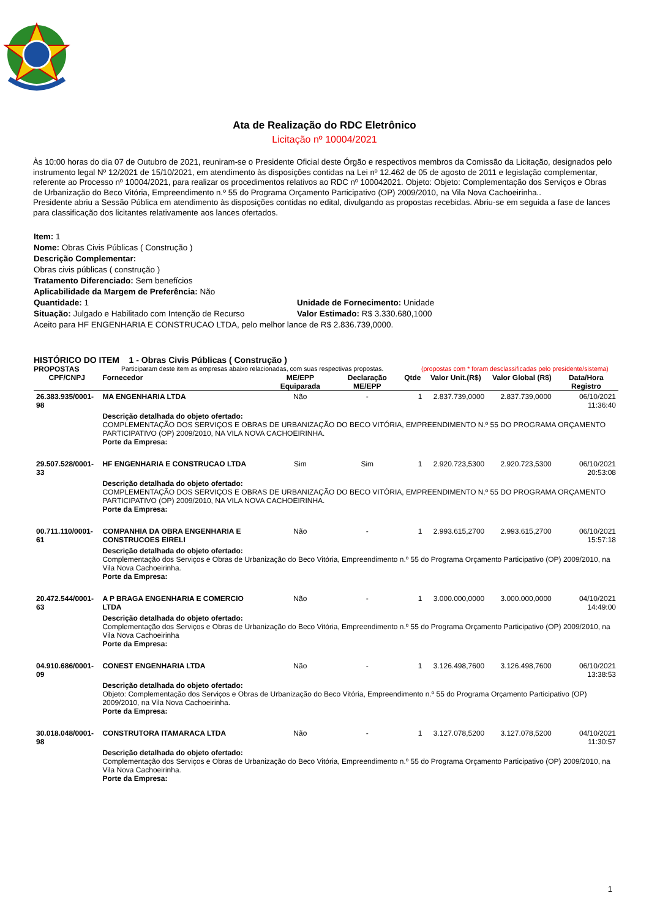Ata de Realização do RDC Eletrônico
Licitação nº 10004/2021
Às 10:00 horas do dia 07 de Outubro de 2021, reuniram-se o Presidente Oficial deste Órgão e respectivos membros da Comissão da Licitação, designados pelo instrumento legal Nº 12/2021 de 15/10/2021, em atendimento às disposições contidas na Lei nº 12.462 de 05 de agosto de 2011 e legislação complementar, referente ao Processo nº 10004/2021, para realizar os procedimentos relativos ao RDC nº 100042021. Objeto: Objeto: Complementação dos Serviços e Obras de Urbanização do Beco Vitória, Empreendimento n.º 55 do Programa Orçamento Participativo (OP) 2009/2010, na Vila Nova Cachoeirinha..
Presidente abriu a Sessão Pública em atendimento às disposições contidas no edital, divulgando as propostas recebidas. Abriu-se em seguida a fase de lances para classificação dos licitantes relativamente aos lances ofertados.
Item: 1
Nome: Obras Civis Públicas ( Construção )
Descrição Complementar:
Obras civis públicas ( construção )
Tratamento Diferenciado: Sem benefícios
Aplicabilidade da Margem de Preferência: Não
Quantidade: 1 Unidade de Fornecimento: Unidade
Situação: Julgado e Habilitado com Intenção de Recurso
Valor Estimado: R$ 3.330.680,1000
Aceito para HF ENGENHARIA E CONSTRUCAO LTDA, pelo melhor lance de R$ 2.836.739,0000.
HISTÓRICO DO ITEM 1 - Obras Civis Públicas ( Construção )
PROPOSTAS Participaram deste item as empresas abaixo relacionadas, com suas respectivas propostas. (propostas com * foram desclassificadas pelo presidente/sistema)
| CPF/CNPJ | Fornecedor | ME/EPP Equiparada | Declaração ME/EPP | Qtde | Valor Unit.(R$) | Valor Global (R$) | Data/Hora Registro |
| --- | --- | --- | --- | --- | --- | --- | --- |
| 26.383.935/0001-98 | MA ENGENHARIA LTDA | Não | - | 1 | 2.837.739,0000 | 2.837.739,0000 | 06/10/2021 11:36:40 |
| | Descrição detalhada do objeto ofertado: COMPLEMENTAÇÃO DOS SERVIÇOS E OBRAS DE URBANIZAÇÃO DO BECO VITÓRIA, EMPREENDIMENTO N.º 55 DO PROGRAMA ORÇAMENTO PARTICIPATIVO (OP) 2009/2010, NA VILA NOVA CACHOEIRINHA. Porte da Empresa: | | | | | | |
| 29.507.528/0001-33 | HF ENGENHARIA E CONSTRUCAO LTDA | Sim | Sim | 1 | 2.920.723,5300 | 2.920.723,5300 | 06/10/2021 20:53:08 |
| | Descrição detalhada do objeto ofertado: COMPLEMENTAÇÃO DOS SERVIÇOS E OBRAS DE URBANIZAÇÃO DO BECO VITÓRIA, EMPREENDIMENTO N.º 55 DO PROGRAMA ORÇAMENTO PARTICIPATIVO (OP) 2009/2010, NA VILA NOVA CACHOEIRINHA. Porte da Empresa: | | | | | | |
| 00.711.110/0001-61 | COMPANHIA DA OBRA ENGENHARIA E CONSTRUCOES EIRELI | Não | - | 1 | 2.993.615,2700 | 2.993.615,2700 | 06/10/2021 15:57:18 |
| | Descrição detalhada do objeto ofertado: Complementação dos Serviços e Obras de Urbanização do Beco Vitória, Empreendimento n.º 55 do Programa Orçamento Participativo (OP) 2009/2010, na Vila Nova Cachoeirinha. Porte da Empresa: | | | | | | |
| 20.472.544/0001-63 | A P BRAGA ENGENHARIA E COMERCIO LTDA | Não | - | 1 | 3.000.000,0000 | 3.000.000,0000 | 04/10/2021 14:49:00 |
| | Descrição detalhada do objeto ofertado: Complementação dos Serviços e Obras de Urbanização do Beco Vitória, Empreendimento n.º 55 do Programa Orçamento Participativo (OP) 2009/2010, na Vila Nova Cachoeirinha Porte da Empresa: | | | | | | |
| 04.910.686/0001-09 | CONEST ENGENHARIA LTDA | Não | - | 1 | 3.126.498,7600 | 3.126.498,7600 | 06/10/2021 13:38:53 |
| | Descrição detalhada do objeto ofertado: Objeto: Complementação dos Serviços e Obras de Urbanização do Beco Vitória, Empreendimento n.º 55 do Programa Orçamento Participativo (OP) 2009/2010, na Vila Nova Cachoeirinha. Porte da Empresa: | | | | | | |
| 30.018.048/0001-98 | CONSTRUTORA ITAMARACA LTDA | Não | - | 1 | 3.127.078,5200 | 3.127.078,5200 | 04/10/2021 11:30:57 |
| | Descrição detalhada do objeto ofertado: Complementação dos Serviços e Obras de Urbanização do Beco Vitória, Empreendimento n.º 55 do Programa Orçamento Participativo (OP) 2009/2010, na Vila Nova Cachoeirinha. Porte da Empresa: | | | | | | |
1